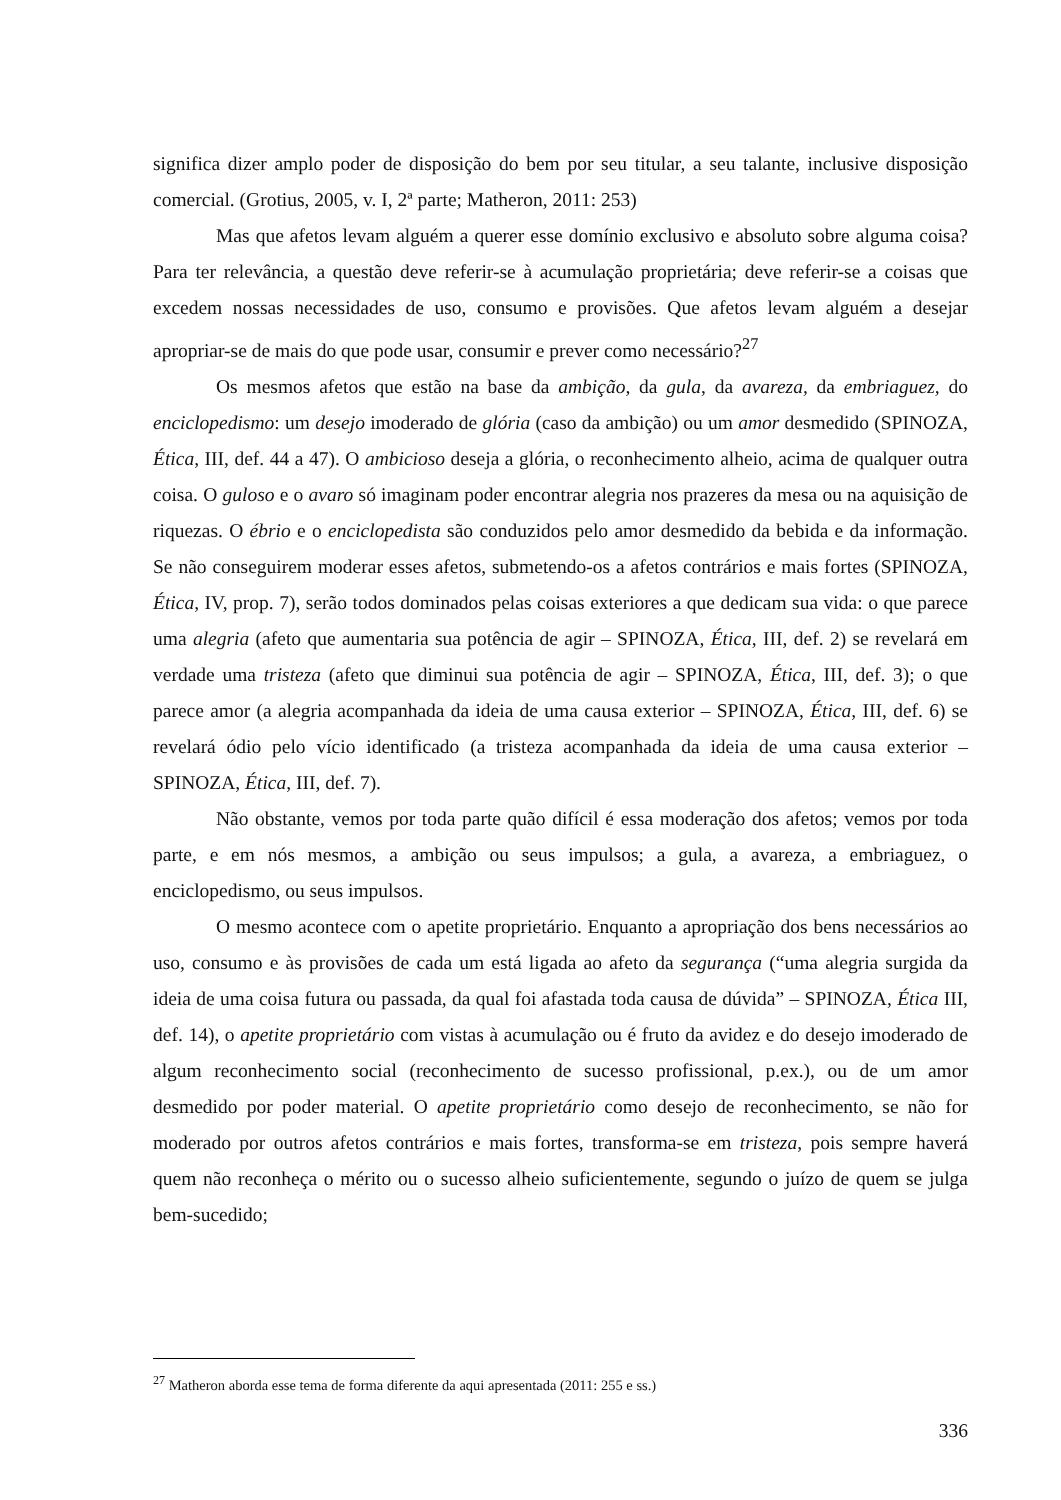significa dizer amplo poder de disposição do bem por seu titular, a seu talante, inclusive disposição comercial. (Grotius, 2005, v. I, 2ª parte; Matheron, 2011: 253)
Mas que afetos levam alguém a querer esse domínio exclusivo e absoluto sobre alguma coisa? Para ter relevância, a questão deve referir-se à acumulação proprietária; deve referir-se a coisas que excedem nossas necessidades de uso, consumo e provisões. Que afetos levam alguém a desejar apropriar-se de mais do que pode usar, consumir e prever como necessário?<sup>27</sup>
Os mesmos afetos que estão na base da ambição, da gula, da avareza, da embriaguez, do enciclopedismo: um desejo imoderado de glória (caso da ambição) ou um amor desmedido (SPINOZA, Ética, III, def. 44 a 47). O ambicioso deseja a glória, o reconhecimento alheio, acima de qualquer outra coisa. O guloso e o avaro só imaginam poder encontrar alegria nos prazeres da mesa ou na aquisição de riquezas. O ébrio e o enciclopedista são conduzidos pelo amor desmedido da bebida e da informação. Se não conseguirem moderar esses afetos, submetendo-os a afetos contrários e mais fortes (SPINOZA, Ética, IV, prop. 7), serão todos dominados pelas coisas exteriores a que dedicam sua vida: o que parece uma alegria (afeto que aumentaria sua potência de agir – SPINOZA, Ética, III, def. 2) se revelará em verdade uma tristeza (afeto que diminui sua potência de agir – SPINOZA, Ética, III, def. 3); o que parece amor (a alegria acompanhada da ideia de uma causa exterior – SPINOZA, Ética, III, def. 6) se revelará ódio pelo vício identificado (a tristeza acompanhada da ideia de uma causa exterior – SPINOZA, Ética, III, def. 7).
Não obstante, vemos por toda parte quão difícil é essa moderação dos afetos; vemos por toda parte, e em nós mesmos, a ambição ou seus impulsos; a gula, a avareza, a embriaguez, o enciclopedismo, ou seus impulsos.
O mesmo acontece com o apetite proprietário. Enquanto a apropriação dos bens necessários ao uso, consumo e às provisões de cada um está ligada ao afeto da segurança (“uma alegria surgida da ideia de uma coisa futura ou passada, da qual foi afastada toda causa de dúvida” – SPINOZA, Ética III, def. 14), o apetite proprietário com vistas à acumulação ou é fruto da avidez e do desejo imoderado de algum reconhecimento social (reconhecimento de sucesso profissional, p.ex.), ou de um amor desmedido por poder material. O apetite proprietário como desejo de reconhecimento, se não for moderado por outros afetos contrários e mais fortes, transforma-se em tristeza, pois sempre haverá quem não reconheça o mérito ou o sucesso alheio suficientemente, segundo o juízo de quem se julga bem-sucedido;
<sup>27</sup> Matheron aborda esse tema de forma diferente da aqui apresentada (2011: 255 e ss.)
336